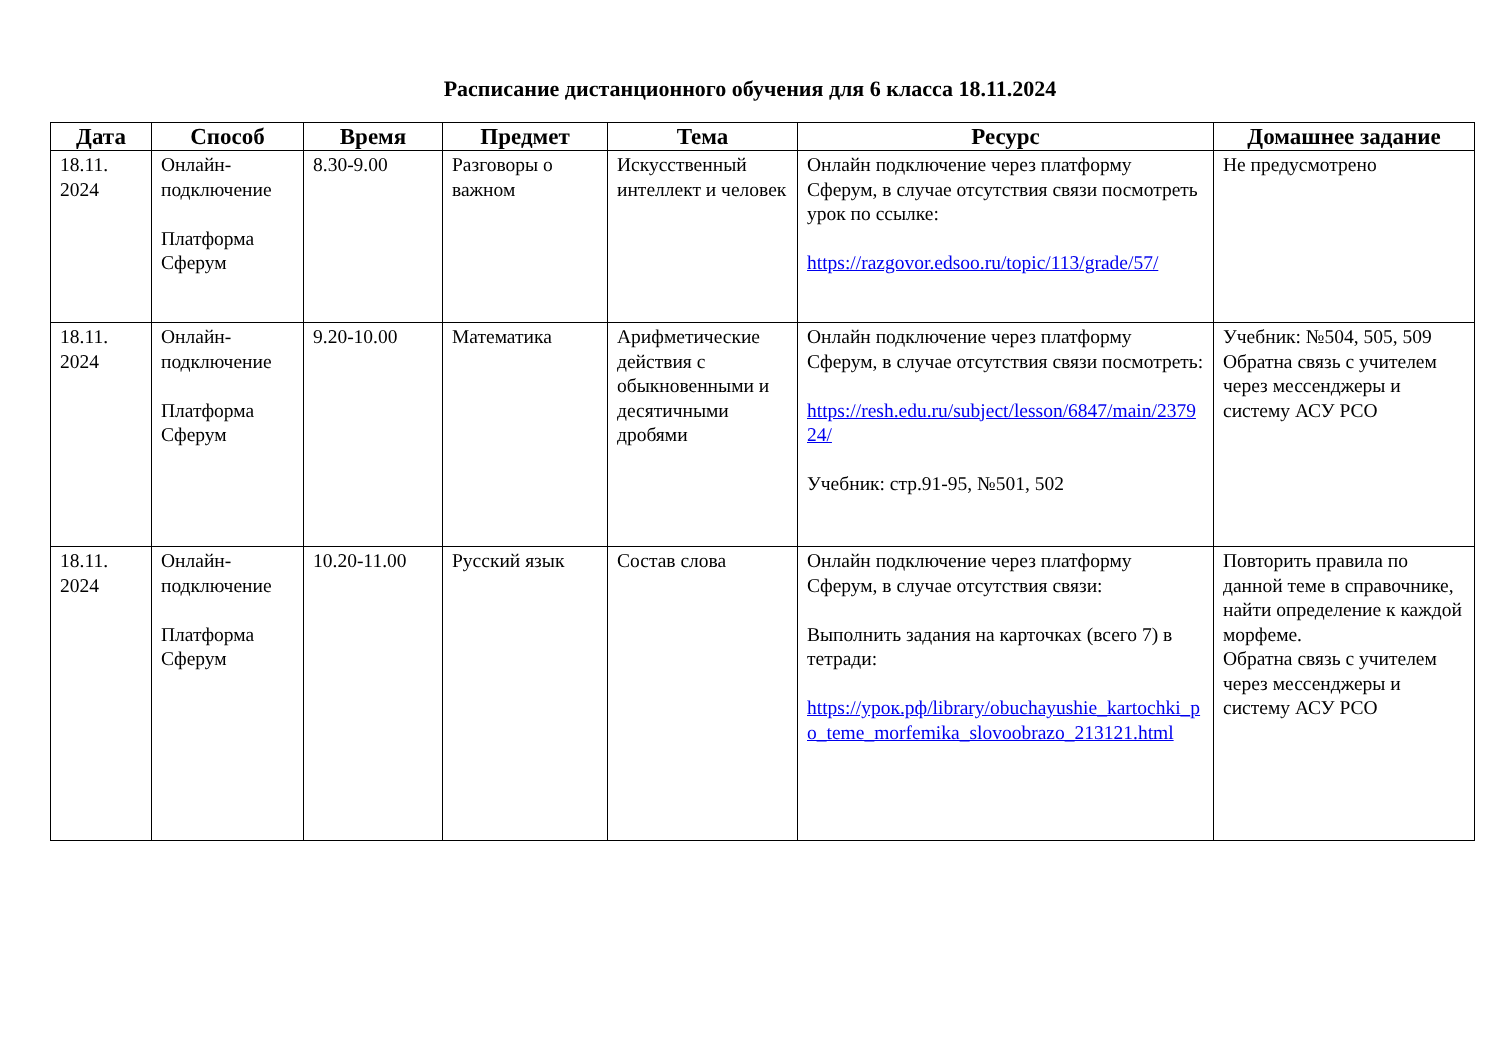Расписание дистанционного обучения для 6 класса 18.11.2024
| Дата | Способ | Время | Предмет | Тема | Ресурс | Домашнее задание |
| --- | --- | --- | --- | --- | --- | --- |
| 18.11. 2024 | Онлайн- подключение Платформа Сферум | 8.30-9.00 | Разговоры о важном | Искусственный интеллект и человек | Онлайн подключение через платформу Сферум, в случае отсутствия связи посмотреть урок по ссылке: https://razgovor.edsoo.ru/topic/113/grade/57/ | Не предусмотрено |
| 18.11. 2024 | Онлайн- подключение Платформа Сферум | 9.20-10.00 | Математика | Арифметические действия с обыкновенными и десятичными дробями | Онлайн подключение через платформу Сферум, в случае отсутствия связи посмотреть: https://resh.edu.ru/subject/lesson/6847/main/237924/ Учебник: стр.91-95, №501, 502 | Учебник: №504, 505, 509 Обратна связь с учителем через мессенджеры и систему АСУ РСО |
| 18.11. 2024 | Онлайн- подключение Платформа Сферум | 10.20-11.00 | Русский язык | Состав слова | Онлайн подключение через платформу Сферум, в случае отсутствия связи: Выполнить задания на карточках (всего 7) в тетради: https://урок.рф/library/obuchayushie_kartochki_po_teme_morfemika_slovoobrazo_213121.html | Повторить правила по данной теме в справочнике, найти определение к каждой морфеме. Обратна связь с учителем через мессенджеры и систему АСУ РСО |